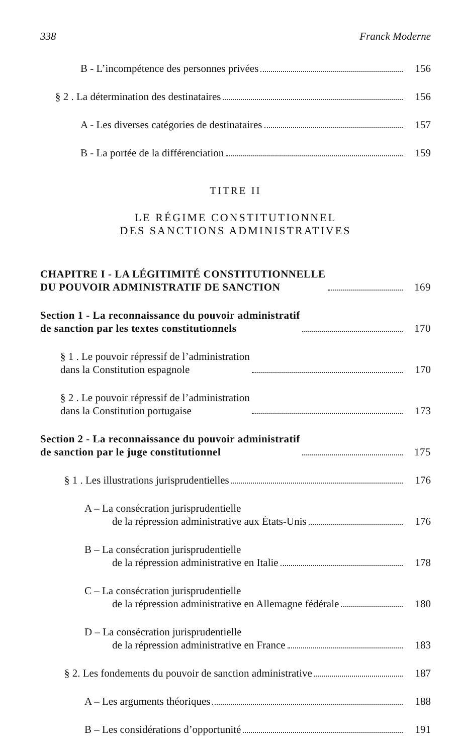338 Franck Moderne
B - L’incompétence des personnes privées 156
§ 2 . La détermination des destinataires 156
A - Les diverses catégories de destinataires 157
B - La portée de la différenciation 159
TITRE II
LE RÉGIME CONSTITUTIONNEL
DES SANCTIONS ADMINISTRATIVES
CHAPITRE I - LA LÉGITIMITÉ CONSTITUTIONNELLE
DU POUVOIR ADMINISTRATIF DE SANCTION 169
Section 1 - La reconnaissance du pouvoir administratif
de sanction par les textes constitutionnels 170
§ 1 . Le pouvoir répressif de l’administration
dans la Constitution espagnole 170
§ 2 . Le pouvoir répressif de l’administration
dans la Constitution portugaise 173
Section 2 - La reconnaissance du pouvoir administratif
de sanction par le juge constitutionnel 175
§ 1 . Les illustrations jurisprudentielles 176
A – La consécration jurisprudentielle
de la répression administrative aux États-Unis 176
B – La consécration jurisprudentielle
de la répression administrative en Italie 178
C – La consécration jurisprudentielle
de la répression administrative en Allemagne fédérale 180
D – La consécration jurisprudentielle
de la répression administrative en France 183
§ 2. Les fondements du pouvoir de sanction administrative 187
A – Les arguments théoriques 188
B – Les considérations d’opportunité 191